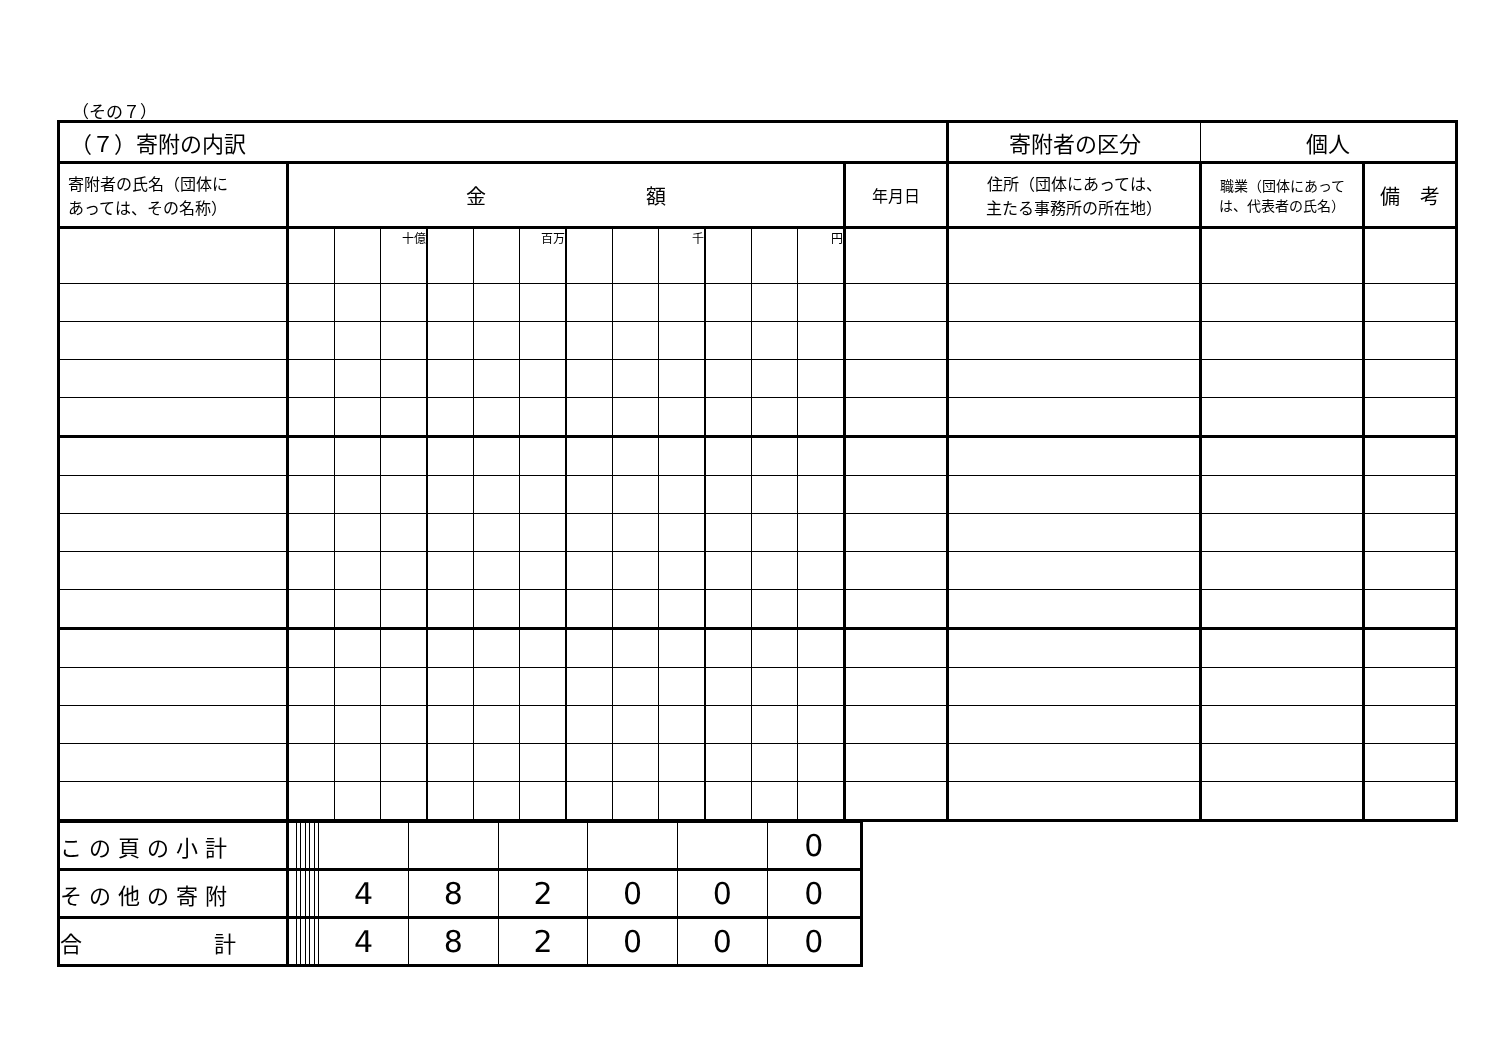（その７）
| （７）寄附の内訳 | | | | | | | | | | | | | | 寄附者の区分 | 個人 | |
| 寄附者の氏名（団体に あっては、その名称） | 金 額 | | | | | | | | | | | | 年月日 | 住所（団体にあっては、 主たる事務所の所在地） | 職業（団体にあって は、代表者の氏名） | 備 考 |
| | | | 十億 | | | 百万 | | | 千 | | | 円 | | | | |
| こ の 頁 の 小 計 | | | | | | | | | | | | 0 |
| そ の 他 の 寄 附 | | | | | | | 4 | 8 | 2 | 0 | 0 | 0 |
| 合 計 | | | | | | | 4 | 8 | 2 | 0 | 0 | 0 |